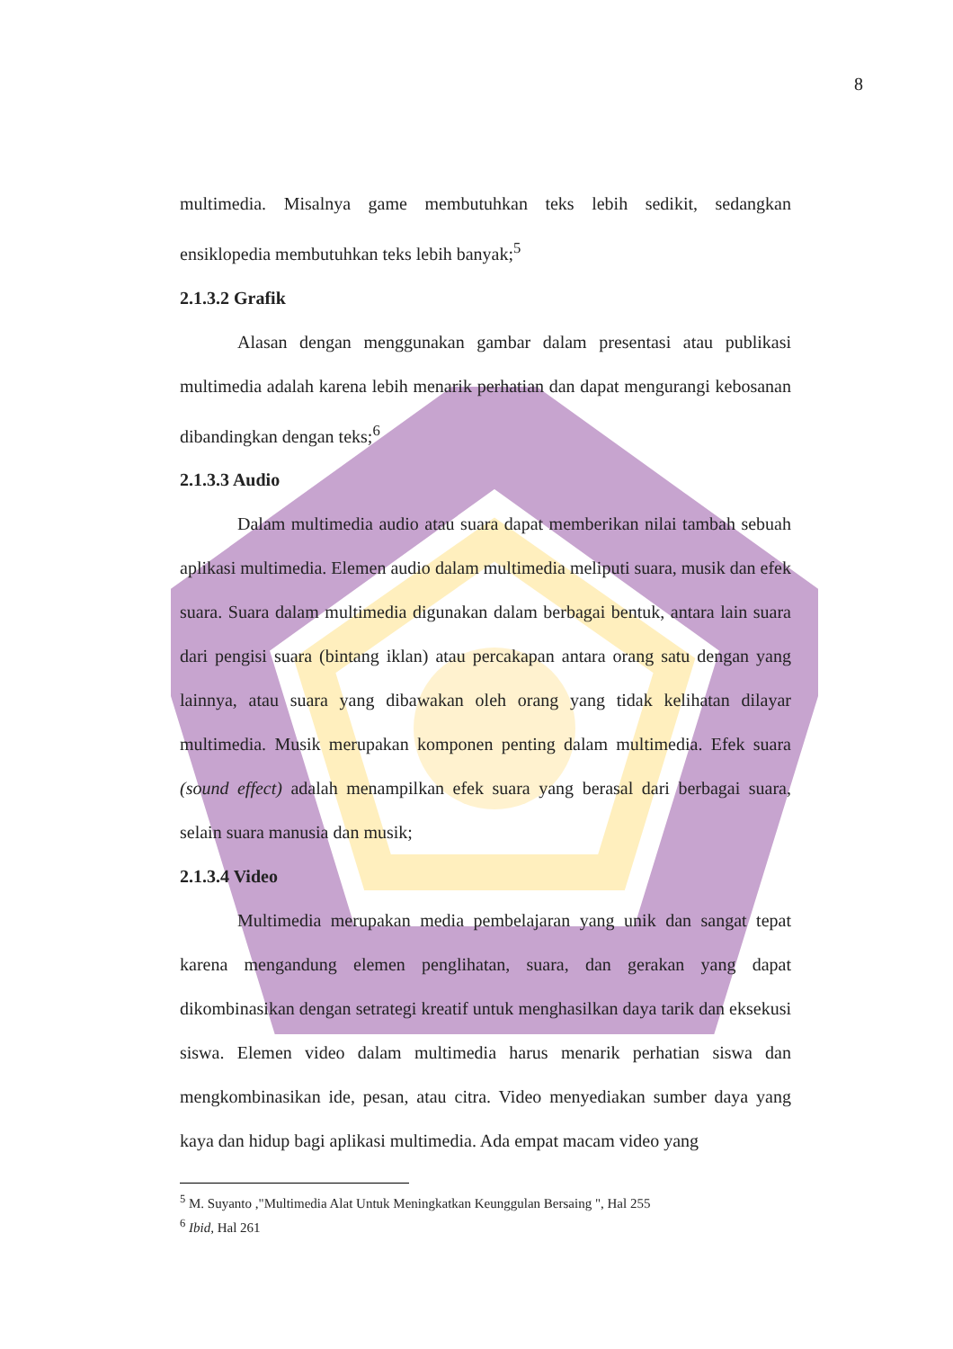8
multimedia. Misalnya game membutuhkan teks lebih sedikit, sedangkan ensiklopedia membutuhkan teks lebih banyak;<sup>5</sup>
2.1.3.2 Grafik
Alasan dengan menggunakan gambar dalam presentasi atau publikasi multimedia adalah karena lebih menarik perhatian dan dapat mengurangi kebosanan dibandingkan dengan teks;<sup>6</sup>
2.1.3.3 Audio
Dalam multimedia audio atau suara dapat memberikan nilai tambah sebuah aplikasi multimedia. Elemen audio dalam multimedia meliputi suara, musik dan efek suara. Suara dalam multimedia digunakan dalam berbagai bentuk, antara lain suara dari pengisi suara (bintang iklan) atau percakapan antara orang satu dengan yang lainnya, atau suara yang dibawakan oleh orang yang tidak kelihatan dilayar multimedia. Musik merupakan komponen penting dalam multimedia. Efek suara (sound effect) adalah menampilkan efek suara yang berasal dari berbagai suara, selain suara manusia dan musik;
2.1.3.4 Video
Multimedia merupakan media pembelajaran yang unik dan sangat tepat karena mengandung elemen penglihatan, suara, dan gerakan yang dapat dikombinasikan dengan setrategi kreatif untuk menghasilkan daya tarik dan eksekusi siswa. Elemen video dalam multimedia harus menarik perhatian siswa dan mengkombinasikan ide, pesan, atau citra. Video menyediakan sumber daya yang kaya dan hidup bagi aplikasi multimedia. Ada empat macam video yang
<sup>5</sup> M. Suyanto ,"Multimedia Alat Untuk Meningkatkan Keunggulan Bersaing ", Hal 255
<sup>6</sup> Ibid, Hal 261